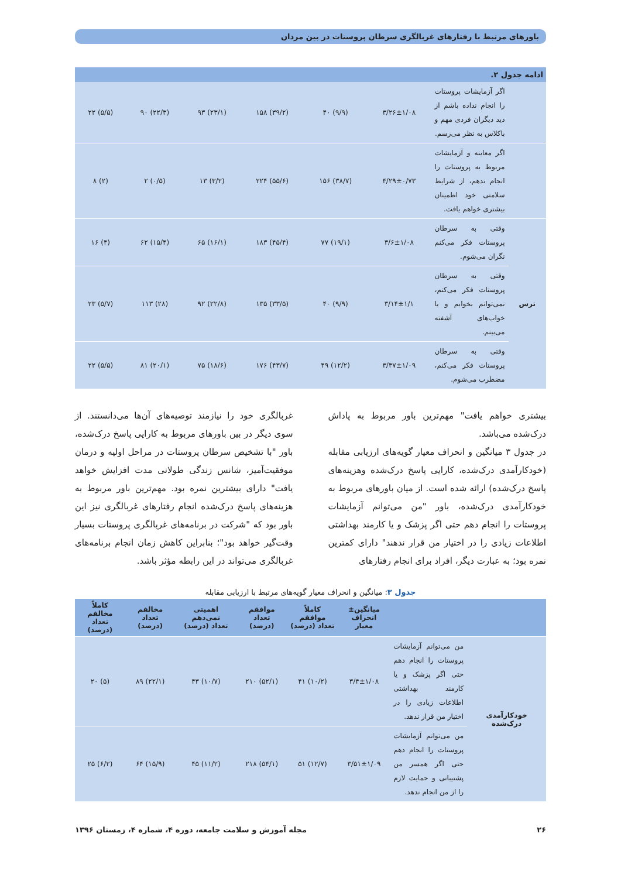باورهای مرتبط با رفتارهای غربالگری سرطان پروستات در بین مردان
ادامه جدول ۲.
| | اگر آزمایشات پروستات را انجام نداده باشم از دید دیگران فردی مهم و باکلاس به نظر می‌رسم. | ۳/۲۶±۱/۰۸ | (۹/۹) ۴۰ | (۳۹/۲) ۱۵۸ | (۲۳/۱) ۹۳ | (۲۲/۳) ۹۰ | (۵/۵) ۲۲ |
| | اگر معاینه و آزمایشات مربوط به پروستات را انجام ندهم، از شرایط سلامتی خود اطمینان بیشتری خواهم یافت. | ۴/۲۹±۰/۷۳ | (۳۸/۷) ۱۵۶ | (۵۵/۶) ۲۲۴ | (۳/۲) ۱۳ | (۰/۵) ۲ | (۲) ۸ |
| ترس | وقتی به سرطان پروستات فکر می‌کنم نگران می‌شوم. | ۳/۶±۱/۰۸ | (۱۹/۱) ۷۷ | (۴۵/۴) ۱۸۳ | (۱۶/۱) ۶۵ | (۱۵/۴) ۶۲ | (۴) ۱۶ |
| | وقتی به سرطان پروستات فکر می‌کنم، نمی‌توانم بخوابم و یا خواب‌های آشفته می‌بینم. | ۳/۱۴±۱/۱ | (۹/۹) ۴۰ | (۳۳/۵) ۱۳۵ | (۲۲/۸) ۹۲ | (۲۸) ۱۱۳ | (۵/۷) ۲۳ |
| | وقتی به سرطان پروستات فکر می‌کنم، مضطرب می‌شوم. | ۳/۳۷±۱/۰۹ | (۱۲/۲) ۴۹ | (۴۳/۷) ۱۷۶ | (۱۸/۶) ۷۵ | (۲۰/۱) ۸۱ | (۵/۵) ۲۲ |
بیشتری خواهم یافت" مهم‌ترین باور مربوط به پاداش درک‌شده می‌باشد.
در جدول ۳ میانگین و انحراف معیار گویه‌های ارزیابی مقابله (خودکارآمدی درک‌شده، کارایی پاسخ درک‌شده وهزینه‌های پاسخ درک‌شده) ارائه شده است. از میان باورهای مربوط به خودکارآمدی درک‌شده، باور "من می‌توانم آزمایشات پروستات را انجام دهم حتی اگر پزشک و یا کارمند بهداشتی اطلاعات زیادی را در اختیار من قرار ندهند" دارای کمترین نمره بود؛ به عبارت دیگر، افراد برای انجام رفتارهای
غربالگری خود را نیازمند توصیه‌های آن‌ها می‌دانستند. از سوی دیگر در بین باورهای مربوط به کارایی پاسخ درک‌شده، باور "با تشخیص سرطان پروستات در مراحل اولیه و درمان موفقیت‌آمیز، شانس زندگی طولانی مدت افزایش خواهد یافت" دارای بیشترین نمره بود. مهم‌ترین باور مربوط به هزینه‌های پاسخ درک‌شده انجام رفتارهای غربالگری نیز این باور بود که "شرکت در برنامه‌های غربالگری پروستات بسیار وقت‌گیر خواهد بود"؛ بنابراین کاهش زمان انجام برنامه‌های غربالگری می‌تواند در این رابطه مؤثر باشد.
جدول ۳: میانگین و انحراف معیار گویه‌های مرتبط با ارزیابی مقابله
| | | میانگین± انحراف معیار | کاملاً موافقم تعداد (درصد) | موافقم تعداد (درصد) | اهمیتی نمی‌دهم تعداد (درصد) | مخالفم تعداد (درصد) | کاملاً مخالفم تعداد (درصد) |
| --- | --- | --- | --- | --- | --- | --- | --- |
| خودکارآمدی درک‌شده | من می‌توانم آزمایشات پروستات را انجام دهم حتی اگر پزشک و یا کارمند بهداشتی اطلاعات زیادی را در اختیار من قرار ندهد. | ۳/۴±۱/۰۸ | (۱۰/۲) ۴۱ | (۵۲/۱) ۲۱۰ | (۱۰/۷) ۴۳ | (۲۲/۱) ۸۹ | (۵) ۲۰ |
| | من می‌توانم آزمایشات پروستات را انجام دهم حتی اگر همسر من پشتیبانی و حمایت لازم را از من انجام ندهد. | ۳/۵۱±۱/۰۹ | (۱۲/۷) ۵۱ | (۵۴/۱) ۲۱۸ | (۱۱/۲) ۴۵ | (۱۵/۹) ۶۴ | (۶/۲) ۲۵ |
۲۶ مجله آموزش و سلامت جامعه، دوره ۴، شماره ۴، زمستان ۱۳۹۶